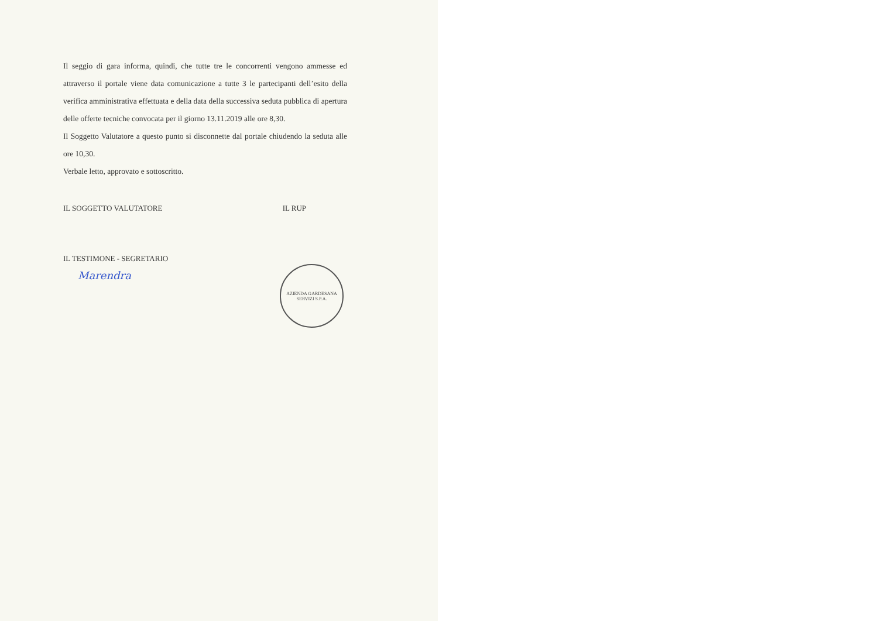Il seggio di gara informa, quindi, che tutte tre le concorrenti vengono ammesse ed attraverso il portale viene data comunicazione a tutte 3 le partecipanti dell’esito della verifica amministrativa effettuata e della data della successiva seduta pubblica di apertura delle offerte tecniche convocata per il giorno 13.11.2019 alle ore 8,30.
Il Soggetto Valutatore a questo punto si disconnette dal portale chiudendo la seduta alle ore 10,30.
Verbale letto, approvato e sottoscritto.
IL SOGGETTO VALUTATORE IL RUP
IL TESTIMONE - SEGRETARIO
Marendra
AZIENDA GARDESANA SERVIZI S.P.A.